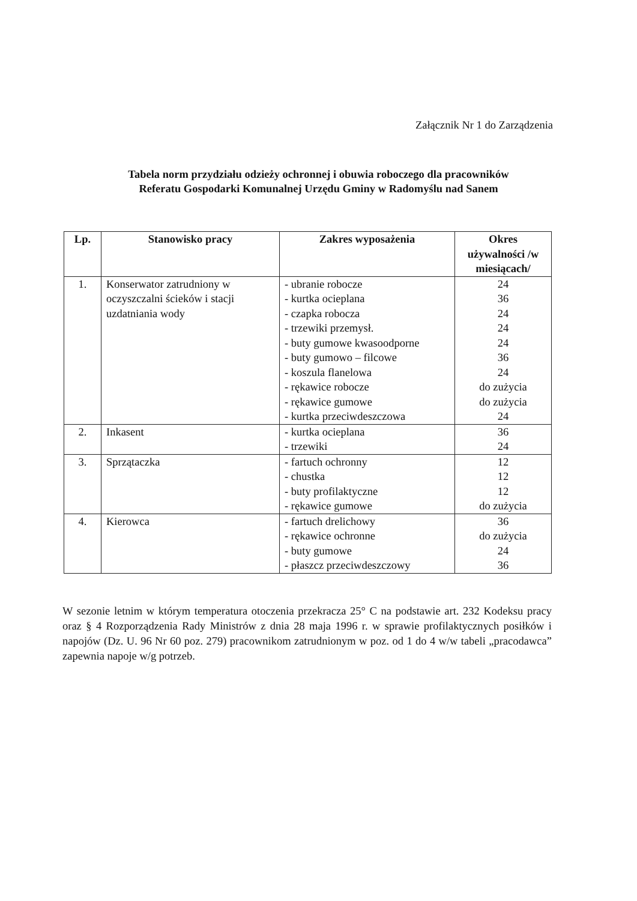Załącznik Nr 1 do Zarządzenia
Tabela norm przydziału odzieży ochronnej i obuwia roboczego dla pracowników
Referatu Gospodarki Komunalnej Urzędu Gminy w Radomyślu nad Sanem
| Lp. | Stanowisko pracy | Zakres wyposażenia | Okres używalności /w miesiącach/ |
| --- | --- | --- | --- |
| 1. | Konserwator zatrudniony w oczyszczalni ścieków i stacji uzdatniania wody | - ubranie robocze - kurtka ocieplana - czapka robocza - trzewiki przemysł. - buty gumowe kwasoodporne - buty gumowo – filcowe - koszula flanelowa - rękawice robocze - rękawice gumowe - kurtka przeciwdeszczowa | 24 36 24 24 24 36 24 do zużycia do zużycia 24 |
| 2. | Inkasent | - kurtka ocieplana - trzewiki | 36 24 |
| 3. | Sprzątaczka | - fartuch ochronny - chustka - buty profilaktyczne - rękawice gumowe | 12 12 12 do zużycia |
| 4. | Kierowca | - fartuch drelichowy - rękawice ochronne - buty gumowe - płaszcz przeciwdeszczowy | 36 do zużycia 24 36 |
W sezonie letnim w którym temperatura otoczenia przekracza 25° C na podstawie art. 232 Kodeksu pracy oraz § 4 Rozporządzenia Rady Ministrów z dnia 28 maja 1996 r. w sprawie profilaktycznych posiłków i napojów (Dz. U. 96 Nr 60 poz. 279) pracownikom zatrudnionym w poz. od 1 do 4 w/w tabeli „pracodawca” zapewnia napoje w/g potrzeb.